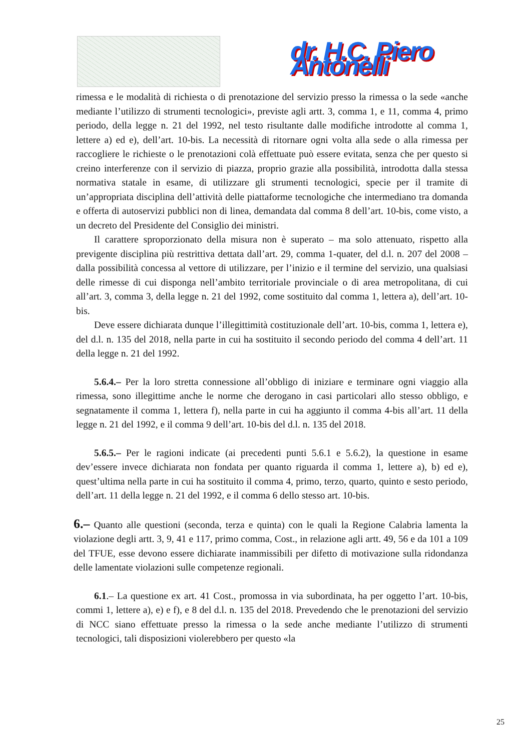dr. H.C. Piero Antonelli
rimessa e le modalità di richiesta o di prenotazione del servizio presso la rimessa o la sede «anche mediante l’utilizzo di strumenti tecnologici», previste agli artt. 3, comma 1, e 11, comma 4, primo periodo, della legge n. 21 del 1992, nel testo risultante dalle modifiche introdotte al comma 1, lettere a) ed e), dell’art. 10-bis. La necessità di ritornare ogni volta alla sede o alla rimessa per raccogliere le richieste o le prenotazioni colà effettuate può essere evitata, senza che per questo si creino interferenze con il servizio di piazza, proprio grazie alla possibilità, introdotta dalla stessa normativa statale in esame, di utilizzare gli strumenti tecnologici, specie per il tramite di un’appropriata disciplina dell’attività delle piattaforme tecnologiche che intermediano tra domanda e offerta di autoservizi pubblici non di linea, demandata dal comma 8 dell’art. 10-bis, come visto, a un decreto del Presidente del Consiglio dei ministri.
Il carattere sproporzionato della misura non è superato – ma solo attenuato, rispetto alla previgente disciplina più restrittiva dettata dall’art. 29, comma 1-quater, del d.l. n. 207 del 2008 – dalla possibilità concessa al vettore di utilizzare, per l’inizio e il termine del servizio, una qualsiasi delle rimesse di cui disponga nell’ambito territoriale provinciale o di area metropolitana, di cui all’art. 3, comma 3, della legge n. 21 del 1992, come sostituito dal comma 1, lettera a), dell’art. 10-bis.
Deve essere dichiarata dunque l’illegittimità costituzionale dell’art. 10-bis, comma 1, lettera e), del d.l. n. 135 del 2018, nella parte in cui ha sostituito il secondo periodo del comma 4 dell’art. 11 della legge n. 21 del 1992.
5.6.4.– Per la loro stretta connessione all’obbligo di iniziare e terminare ogni viaggio alla rimessa, sono illegittime anche le norme che derogano in casi particolari allo stesso obbligo, e segnatamente il comma 1, lettera f), nella parte in cui ha aggiunto il comma 4-bis all’art. 11 della legge n. 21 del 1992, e il comma 9 dell’art. 10-bis del d.l. n. 135 del 2018.
5.6.5.– Per le ragioni indicate (ai precedenti punti 5.6.1 e 5.6.2), la questione in esame dev’essere invece dichiarata non fondata per quanto riguarda il comma 1, lettere a), b) ed e), quest’ultima nella parte in cui ha sostituito il comma 4, primo, terzo, quarto, quinto e sesto periodo, dell’art. 11 della legge n. 21 del 1992, e il comma 6 dello stesso art. 10-bis.
6.– Quanto alle questioni (seconda, terza e quinta) con le quali la Regione Calabria lamenta la violazione degli artt. 3, 9, 41 e 117, primo comma, Cost., in relazione agli artt. 49, 56 e da 101 a 109 del TFUE, esse devono essere dichiarate inammissibili per difetto di motivazione sulla ridondanza delle lamentate violazioni sulle competenze regionali.
6.1.– La questione ex art. 41 Cost., promossa in via subordinata, ha per oggetto l’art. 10-bis, commi 1, lettere a), e) e f), e 8 del d.l. n. 135 del 2018. Prevedendo che le prenotazioni del servizio di NCC siano effettuate presso la rimessa o la sede anche mediante l’utilizzo di strumenti tecnologici, tali disposizioni violerebbero per questo «la
25